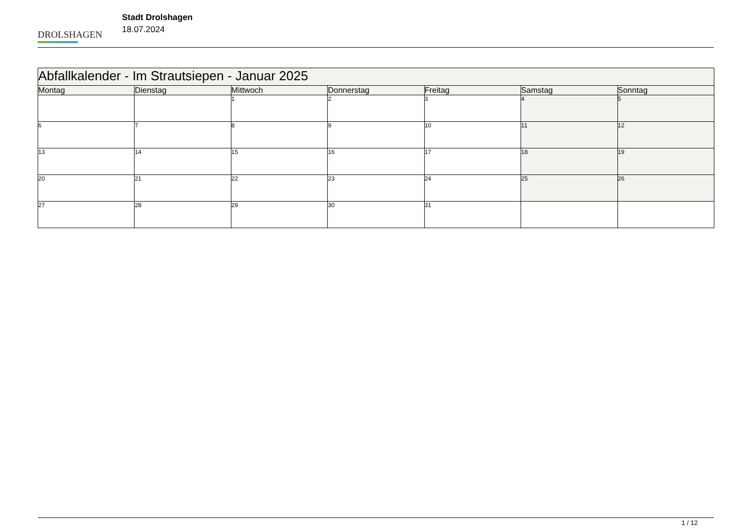DROLSHAGEN
Stadt Drolshagen
18.07.2024
| Abfallkalender - Im Strautsiepen - Januar 2025 | | | | | | |
| Montag | Dienstag | Mittwoch | Donnerstag | Freitag | Samstag | Sonntag |
| | | 1 | 2 | 3 | 4 | 5 |
| 6 | 7 | 8 | 9 | 10 | 11 | 12 |
| 13 | 14 | 15 | 16 | 17 | 18 | 19 |
| 20 | 21 | 22 | 23 | 24 | 25 | 26 |
| 27 | 28 | 29 | 30 | 31 | | |
1 / 12